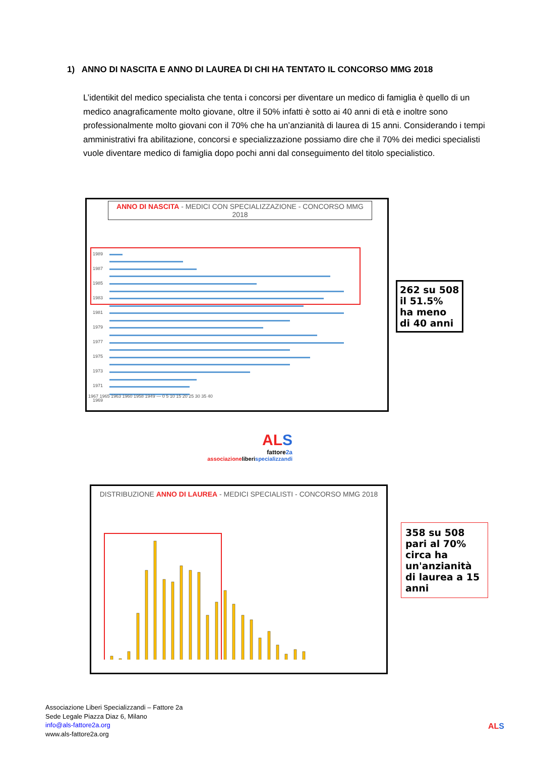1) ANNO DI NASCITA E ANNO DI LAUREA DI CHI HA TENTATO IL CONCORSO MMG 2018
L’identikit del medico specialista che tenta i concorsi per diventare un medico di famiglia è quello di un medico anagraficamente molto giovane, oltre il 50% infatti è sotto ai 40 anni di età e inoltre sono professionalmente molto giovani con il 70% che ha un’anzianità di laurea di 15 anni. Considerando i tempi amministrativi fra abilitazione, concorsi e specializzazione possiamo dire che il 70% dei medici specialisti vuole diventare medico di famiglia dopo pochi anni dal conseguimento del titolo specialistico.
ANNO DI NASCITA - MEDICI CON SPECIALIZZAZIONE - CONCORSO MMG 2018
1989
1987
1985
1983
1981
1979
1977
1975
1973
1971
1969
1967 1965 1963 1960 1958 1949 — 0 5 10 15 20 25 30 35 40
262 su 508 il 51.5% ha meno di 40 anni
AL S
fattore2a
associazioneliberi specializzandi
DISTRIBUZIONE ANNO DI LAUREA - MEDICI SPECIALISTI - CONCORSO MMG 2018
358 su 508 pari al 70% circa ha un'anzianità di laurea a 15 anni
Associazione Liberi Specializzandi – Fattore 2a
Sede Legale Piazza Diaz 6, Milano
info@als-fattore2a.org
www.als-fattore2a.org
AL S